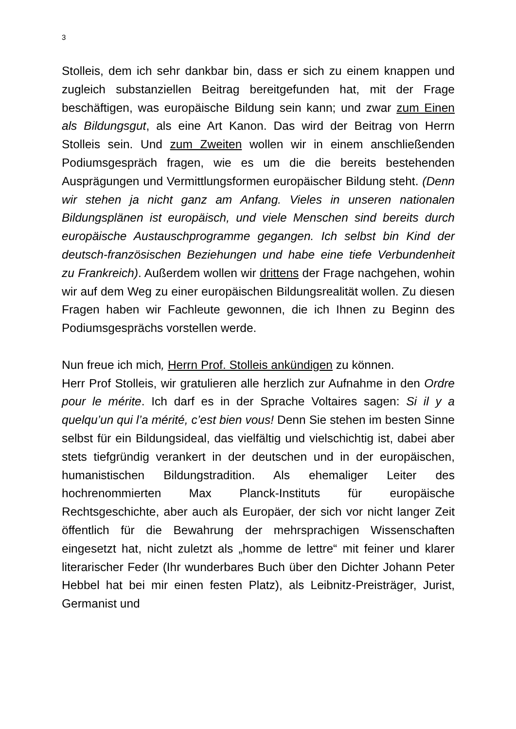3
Stolleis, dem ich sehr dankbar bin, dass er sich zu einem knappen und zugleich substanziellen Beitrag bereitgefunden hat, mit der Frage beschäftigen, was europäische Bildung sein kann; und zwar zum Einen als Bildungsgut, als eine Art Kanon. Das wird der Beitrag von Herrn Stolleis sein. Und zum Zweiten wollen wir in einem anschließenden Podiumsgespräch fragen, wie es um die die bereits bestehenden Ausprägungen und Vermittlungsformen europäischer Bildung steht. (Denn wir stehen ja nicht ganz am Anfang. Vieles in unseren nationalen Bildungsplänen ist europäisch, und viele Menschen sind bereits durch europäische Austauschprogramme gegangen. Ich selbst bin Kind der deutsch-französischen Beziehungen und habe eine tiefe Verbundenheit zu Frankreich). Außerdem wollen wir drittens der Frage nachgehen, wohin wir auf dem Weg zu einer europäischen Bildungsrealität wollen. Zu diesen Fragen haben wir Fachleute gewonnen, die ich Ihnen zu Beginn des Podiumsgesprächs vorstellen werde.
Nun freue ich mich, Herrn Prof. Stolleis ankündigen zu können.
Herr Prof Stolleis, wir gratulieren alle herzlich zur Aufnahme in den Ordre pour le mérite. Ich darf es in der Sprache Voltaires sagen: Si il y a quelqu’un qui l’a mérité, c’est bien vous! Denn Sie stehen im besten Sinne selbst für ein Bildungsideal, das vielfältig und vielschichtig ist, dabei aber stets tiefgründig verankert in der deutschen und in der europäischen, humanistischen Bildungstradition. Als ehemaliger Leiter des hochrenommierten Max Planck-Instituts für europäische Rechtsgeschichte, aber auch als Europäer, der sich vor nicht langer Zeit öffentlich für die Bewahrung der mehrsprachigen Wissenschaften eingesetzt hat, nicht zuletzt als „homme de lettre“ mit feiner und klarer literarischer Feder (Ihr wunderbares Buch über den Dichter Johann Peter Hebbel hat bei mir einen festen Platz), als Leibnitz-Preisträger, Jurist, Germanist und